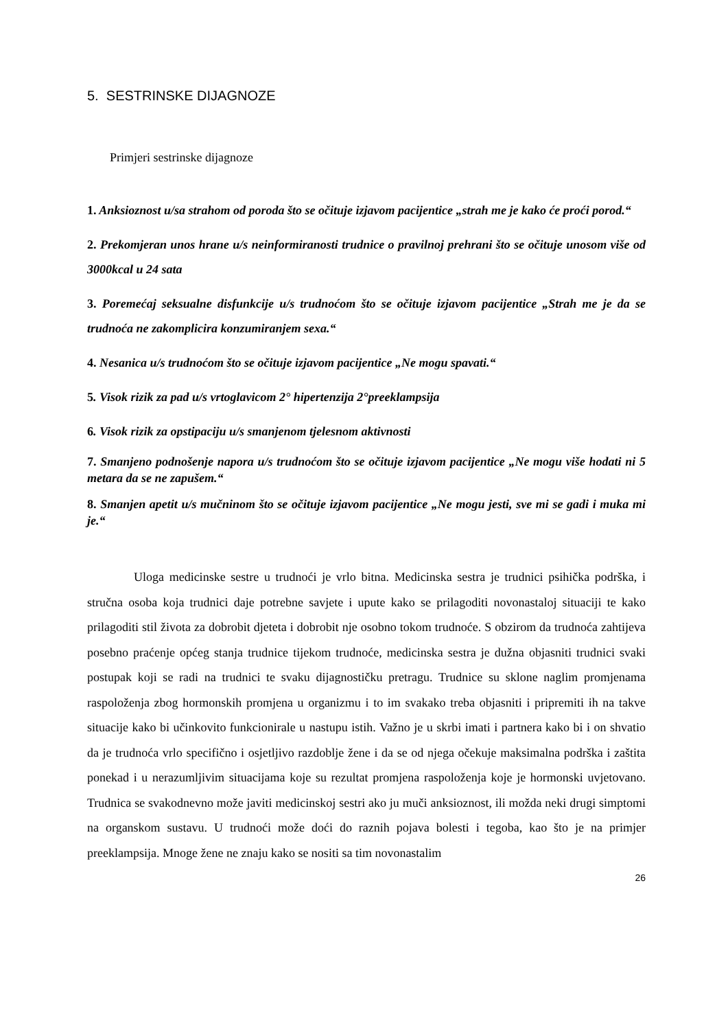5. SESTRINSKE DIJAGNOZE
Primjeri sestrinske dijagnoze
1. Anksioznost u/sa strahom od poroda što se očituje izjavom pacijentice „strah me je kako će proći porod.“
2. Prekomjeran unos hrane u/s neinformiranosti trudnice o pravilnoj prehrani što se očituje unosom više od 3000kcal u 24 sata
3. Poremećaj seksualne disfunkcije u/s trudnoćom što se očituje izjavom pacijentice „Strah me je da se trudnoća ne zakomplicira konzumiranjem sexa.“
4. Nesanica u/s trudnoćom što se očituje izjavom pacijentice „Ne mogu spavati.“
5. Visok rizik za pad u/s vrtoglavicom 2° hipertenzija 2°preeklampsija
6. Visok rizik za opstipaciju u/s smanjenom tjelesnom aktivnosti
7. Smanjeno podnošenje napora u/s trudnoćom što se očituje izjavom pacijentice „Ne mogu više hodati ni 5 metara da se ne zapušem.“
8. Smanjen apetit u/s mučninom što se očituje izjavom pacijentice „Ne mogu jesti, sve mi se gadi i muka mi je.“
Uloga medicinske sestre u trudnoći je vrlo bitna. Medicinska sestra je trudnici psihička podrška, i stručna osoba koja trudnici daje potrebne savjete i upute kako se prilagoditi novonastaloj situaciji te kako prilagoditi stil života za dobrobit djeteta i dobrobit nje osobno tokom trudnoće. S obzirom da trudnoća zahtijeva posebno praćenje općeg stanja trudnice tijekom trudnoće, medicinska sestra je dužna objasniti trudnici svaki postupak koji se radi na trudnici te svaku dijagnostičku pretragu. Trudnice su sklone naglim promjenama raspoloženja zbog hormonskih promjena u organizmu i to im svakako treba objasniti i pripremiti ih na takve situacije kako bi učinkovito funkcionirale u nastupu istih. Važno je u skrbi imati i partnera kako bi i on shvatio da je trudnoća vrlo specifično i osjetljivo razdoblje žene i da se od njega očekuje maksimalna podrška i zaštita ponekad i u nerazumljivim situacijama koje su rezultat promjena raspoloženja koje je hormonski uvjetovano. Trudnica se svakodnevno može javiti medicinskoj sestri ako ju muči anksioznost, ili možda neki drugi simptomi na organskom sustavu. U trudnoći može doći do raznih pojava bolesti i tegoba, kao što je na primjer preeklampsija. Mnoge žene ne znaju kako se nositi sa tim novonastalim
26